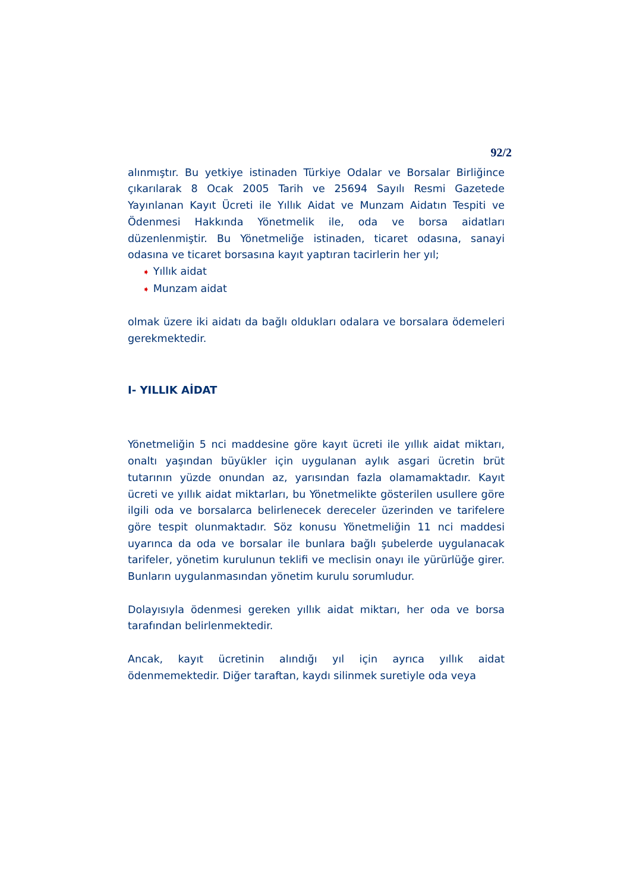92/2
alınmıştır. Bu yetkiye istinaden Türkiye Odalar ve Borsalar Birliğince çıkarılarak 8 Ocak 2005 Tarih ve 25694 Sayılı Resmi Gazetede Yayınlanan Kayıt Ücreti ile Yıllık Aidat ve Munzam Aidatın Tespiti ve Ödenmesi Hakkında Yönetmelik ile, oda ve borsa aidatları düzenlenmiştir. Bu Yönetmeliğe istinaden, ticaret odasına, sanayi odasına ve ticaret borsasına kayıt yaptıran tacirlerin her yıl;
➧ Yıllık aidat
➧ Munzam aidat
olmak üzere iki aidatı da bağlı oldukları odalara ve borsalara ödemeleri gerekmektedir.
I- YILLIK AİDAT
Yönetmeliğin 5 nci maddesine göre kayıt ücreti ile yıllık aidat miktarı, onaltı yaşından büyükler için uygulanan aylık asgari ücretin brüt tutarının yüzde onundan az, yarısından fazla olamamaktadır. Kayıt ücreti ve yıllık aidat miktarları, bu Yönetmelikte gösterilen usullere göre ilgili oda ve borsalarca belirlenecek dereceler üzerinden ve tarifelere göre tespit olunmaktadır. Söz konusu Yönetmeliğin 11 nci maddesi uyarınca da oda ve borsalar ile bunlara bağlı şubelerde uygulanacak tarifeler, yönetim kurulunun teklifi ve meclisin onayı ile yürürlüğe girer. Bunların uygulanmasından yönetim kurulu sorumludur.
Dolayısıyla ödenmesi gereken yıllık aidat miktarı, her oda ve borsa tarafından belirlenmektedir.
Ancak, kayıt ücretinin alındığı yıl için ayrıca yıllık aidat ödenmemektedir. Diğer taraftan, kaydı silinmek suretiyle oda veya